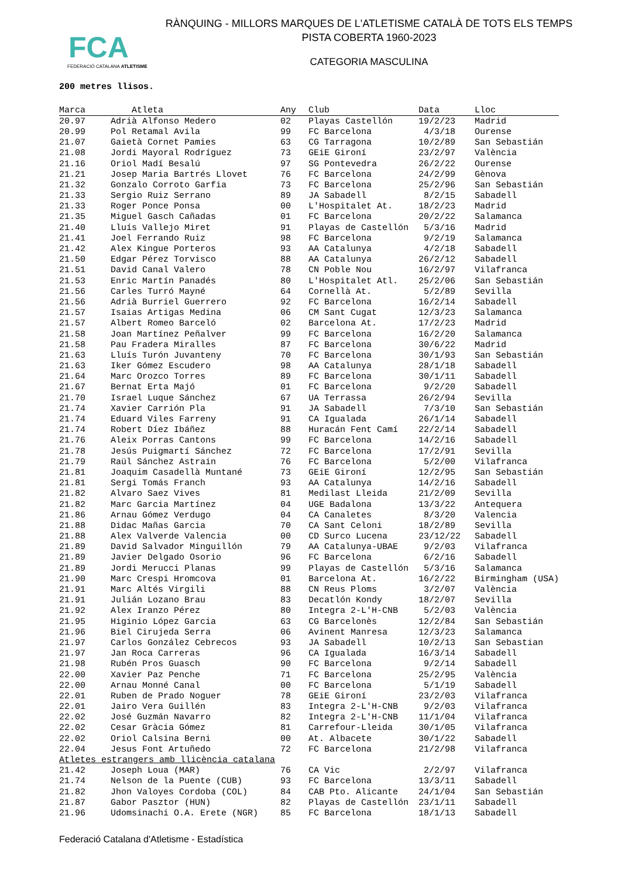FCA
FEDERACIÓ CATALANA ATLETISME
RÀNQUING - MILLORS MARQUES DE L'ATLETISME CATALÀ DE TOTS ELS TEMPS
PISTA COBERTA 1960-2023
CATEGORIA MASCULINA
200 metres llisos.
| Marca | Atleta | Any | Club | Data | Lloc |
| --- | --- | --- | --- | --- | --- |
| 20.97 | Adrià Alfonso Medero | 02 | Playas Castellón | 19/2/23 | Madrid |
| 20.99 | Pol Retamal Avila | 99 | FC Barcelona | 4/3/18 | Ourense |
| 21.07 | Gaietà Cornet Pamies | 63 | CG Tarragona | 10/2/89 | San Sebastián |
| 21.08 | Jordi Mayoral Rodríguez | 73 | GEiE Gironí | 23/2/97 | València |
| 21.16 | Oriol Madí Besalú | 97 | SG Pontevedra | 26/2/22 | Ourense |
| 21.21 | Josep Maria Bartrés Llovet | 76 | FC Barcelona | 24/2/99 | Gènova |
| 21.32 | Gonzalo Corroto Garfia | 73 | FC Barcelona | 25/2/96 | San Sebastián |
| 21.33 | Sergio Ruiz Serrano | 89 | JA Sabadell | 8/2/15 | Sabadell |
| 21.33 | Roger Ponce Ponsa | 00 | L'Hospitalet At. | 18/2/23 | Madrid |
| 21.35 | Miguel Gasch Cañadas | 01 | FC Barcelona | 20/2/22 | Salamanca |
| 21.40 | Lluís Vallejo Miret | 91 | Playas de Castellón | 5/3/16 | Madrid |
| 21.41 | Joel Ferrando Ruiz | 98 | FC Barcelona | 9/2/19 | Salamanca |
| 21.42 | Alex Kingue Porteros | 93 | AA Catalunya | 4/2/18 | Sabadell |
| 21.50 | Edgar Pérez Torvisco | 88 | AA Catalunya | 26/2/12 | Sabadell |
| 21.51 | David Canal Valero | 78 | CN Poble Nou | 16/2/97 | Vilafranca |
| 21.53 | Enric Martín Panadés | 80 | L'Hospitalet Atl. | 25/2/06 | San Sebastián |
| 21.56 | Carles Turró Mayné | 64 | Cornellà At. | 5/2/89 | Sevilla |
| 21.56 | Adrià Burriel Guerrero | 92 | FC Barcelona | 16/2/14 | Sabadell |
| 21.57 | Isaias Artigas Medina | 06 | CM Sant Cugat | 12/3/23 | Salamanca |
| 21.57 | Albert Romeo Barceló | 02 | Barcelona At. | 17/2/23 | Madrid |
| 21.58 | Joan Martínez Peñalver | 99 | FC Barcelona | 16/2/20 | Salamanca |
| 21.58 | Pau Fradera Miralles | 87 | FC Barcelona | 30/6/22 | Madrid |
| 21.63 | Lluís Turón Juvanteny | 70 | FC Barcelona | 30/1/93 | San Sebastián |
| 21.63 | Iker Gómez Escudero | 98 | AA Catalunya | 28/1/18 | Sabadell |
| 21.64 | Marc Orozco Torres | 89 | FC Barcelona | 30/1/11 | Sabadell |
| 21.67 | Bernat Erta Majó | 01 | FC Barcelona | 9/2/20 | Sabadell |
| 21.70 | Israel Luque Sánchez | 67 | UA Terrassa | 26/2/94 | Sevilla |
| 21.74 | Xavier Carrión Pla | 91 | JA Sabadell | 7/3/10 | San Sebastián |
| 21.74 | Eduard Viles Farreny | 91 | CA Igualada | 26/1/14 | Sabadell |
| 21.74 | Robert Díez Ibáñez | 88 | Huracán Fent Camí | 22/2/14 | Sabadell |
| 21.76 | Aleix Porras Cantons | 99 | FC Barcelona | 14/2/16 | Sabadell |
| 21.78 | Jesús Puigmartí Sánchez | 72 | FC Barcelona | 17/2/91 | Sevilla |
| 21.79 | Raül Sánchez Astrain | 76 | FC Barcelona | 5/2/00 | Vilafranca |
| 21.81 | Joaquim Casadellà Muntané | 73 | GEiE Gironí | 12/2/95 | San Sebastián |
| 21.81 | Sergi Tomás Franch | 93 | AA Catalunya | 14/2/16 | Sabadell |
| 21.82 | Alvaro Saez Vives | 81 | Medilast Lleida | 21/2/09 | Sevilla |
| 21.82 | Marc Garcia Martínez | 04 | UGE Badalona | 13/3/22 | Antequera |
| 21.86 | Arnau Gómez Verdugo | 04 | CA Canaletes | 8/3/20 | Valencia |
| 21.88 | Didac Mañas Garcia | 70 | CA Sant Celoni | 18/2/89 | Sevilla |
| 21.88 | Alex Valverde Valencia | 00 | CD Surco Lucena | 23/12/22 | Sabadell |
| 21.89 | David Salvador Minguillón | 79 | AA Catalunya-UBAE | 9/2/03 | Vilafranca |
| 21.89 | Javier Delgado Osorio | 96 | FC Barcelona | 6/2/16 | Sabadell |
| 21.89 | Jordi Merucci Planas | 99 | Playas de Castellón | 5/3/16 | Salamanca |
| 21.90 | Marc Crespi Hromcova | 01 | Barcelona At. | 16/2/22 | Birmingham (USA) |
| 21.91 | Marc Altés Virgili | 88 | CN Reus Ploms | 3/2/07 | València |
| 21.91 | Julián Lozano Brau | 83 | Decatlón Kondy | 18/2/07 | Sevilla |
| 21.92 | Alex Iranzo Pérez | 80 | Integra 2-L'H-CNB | 5/2/03 | València |
| 21.95 | Higinio López Garcia | 63 | CG Barcelonès | 12/2/84 | San Sebastián |
| 21.96 | Biel Cirujeda Serra | 06 | Avinent Manresa | 12/3/23 | Salamanca |
| 21.97 | Carlos González Cebrecos | 93 | JA Sabadell | 10/2/13 | San Sebastian |
| 21.97 | Jan Roca Carreras | 96 | CA Igualada | 16/3/14 | Sabadell |
| 21.98 | Rubén Pros Guasch | 90 | FC Barcelona | 9/2/14 | Sabadell |
| 22.00 | Xavier Paz Penche | 71 | FC Barcelona | 25/2/95 | València |
| 22.00 | Arnau Monné Canal | 00 | FC Barcelona | 5/1/19 | Sabadell |
| 22.01 | Ruben de Prado Noguer | 78 | GEiE Gironí | 23/2/03 | Vilafranca |
| 22.01 | Jairo Vera Guillén | 83 | Integra 2-L'H-CNB | 9/2/03 | Vilafranca |
| 22.02 | José Guzmán Navarro | 82 | Integra 2-L'H-CNB | 11/1/04 | Vilafranca |
| 22.02 | Cesar Gràcia Gómez | 81 | Carrefour-Lleida | 30/1/05 | Vilafranca |
| 22.02 | Oriol Calsina Berni | 00 | At. Albacete | 30/1/22 | Sabadell |
| 22.04 | Jesus Font Artuñedo | 72 | FC Barcelona | 21/2/98 | Vilafranca |
| Atletes estrangers amb llicència catalana | | | | | |
| 21.42 | Joseph Loua (MAR) | 76 | CA Vic | 2/2/97 | Vilafranca |
| 21.74 | Nelson de la Puente (CUB) | 93 | FC Barcelona | 13/3/11 | Sabadell |
| 21.82 | Jhon Valoyes Cordoba (COL) | 84 | CAB Pto. Alicante | 24/1/04 | San Sebastián |
| 21.87 | Gabor Pasztor (HUN) | 82 | Playas de Castellón | 23/1/11 | Sabadell |
| 21.96 | Udomsinachi O.A. Erete (NGR) | 85 | FC Barcelona | 18/1/13 | Sabadell |
Federació Catalana d'Atletisme - Estadística